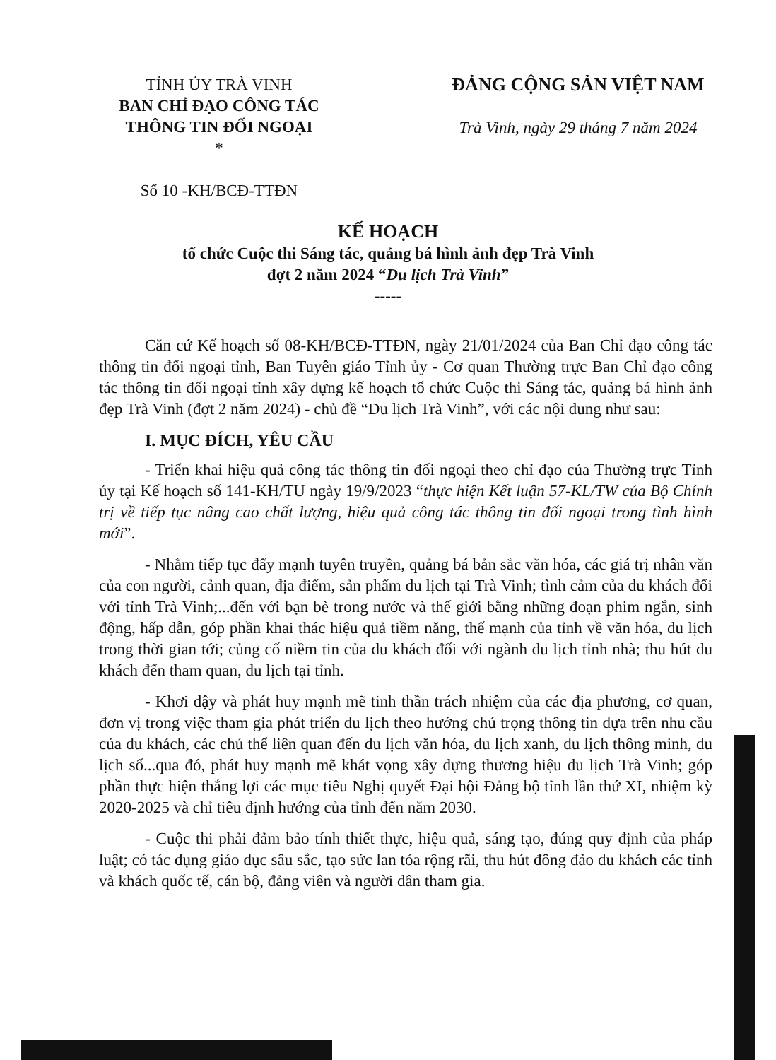TỈNH ỦY TRÀ VINH
BAN CHỈ ĐẠO CÔNG TÁC
THÔNG TIN ĐỐI NGOẠI
*
Số 10 -KH/BCĐ-TTĐN
ĐẢNG CỘNG SẢN VIỆT NAM
Trà Vinh, ngày 29 tháng 7 năm 2024
KẾ HOẠCH
tổ chức Cuộc thi Sáng tác, quảng bá hình ảnh đẹp Trà Vinh
đợt 2 năm 2024 “Du lịch Trà Vinh”
-----
Căn cứ Kế hoạch số 08-KH/BCĐ-TTĐN, ngày 21/01/2024 của Ban Chỉ đạo công tác thông tin đối ngoại tỉnh, Ban Tuyên giáo Tỉnh ủy - Cơ quan Thường trực Ban Chỉ đạo công tác thông tin đối ngoại tỉnh xây dựng kế hoạch tổ chức Cuộc thi Sáng tác, quảng bá hình ảnh đẹp Trà Vinh (đợt 2 năm 2024) - chủ đề “Du lịch Trà Vinh”, với các nội dung như sau:
I. MỤC ĐÍCH, YÊU CẦU
- Triển khai hiệu quả công tác thông tin đối ngoại theo chỉ đạo của Thường trực Tỉnh ủy tại Kế hoạch số 141-KH/TU ngày 19/9/2023 “thực hiện Kết luận 57-KL/TW của Bộ Chính trị về tiếp tục nâng cao chất lượng, hiệu quả công tác thông tin đối ngoại trong tình hình mới”.
- Nhằm tiếp tục đẩy mạnh tuyên truyền, quảng bá bản sắc văn hóa, các giá trị nhân văn của con người, cảnh quan, địa điểm, sản phẩm du lịch tại Trà Vinh; tình cảm của du khách đối với tỉnh Trà Vinh;...đến với bạn bè trong nước và thế giới bằng những đoạn phim ngắn, sinh động, hấp dẫn, góp phần khai thác hiệu quả tiềm năng, thế mạnh của tỉnh về văn hóa, du lịch trong thời gian tới; củng cố niềm tin của du khách đối với ngành du lịch tỉnh nhà; thu hút du khách đến tham quan, du lịch tại tỉnh.
- Khơi dậy và phát huy mạnh mẽ tinh thần trách nhiệm của các địa phương, cơ quan, đơn vị trong việc tham gia phát triển du lịch theo hướng chú trọng thông tin dựa trên nhu cầu của du khách, các chủ thể liên quan đến du lịch văn hóa, du lịch xanh, du lịch thông minh, du lịch số...qua đó, phát huy mạnh mẽ khát vọng xây dựng thương hiệu du lịch Trà Vinh; góp phần thực hiện thắng lợi các mục tiêu Nghị quyết Đại hội Đảng bộ tỉnh lần thứ XI, nhiệm kỳ 2020-2025 và chỉ tiêu định hướng của tỉnh đến năm 2030.
- Cuộc thi phải đảm bảo tính thiết thực, hiệu quả, sáng tạo, đúng quy định của pháp luật; có tác dụng giáo dục sâu sắc, tạo sức lan tỏa rộng rãi, thu hút đông đảo du khách các tỉnh và khách quốc tế, cán bộ, đảng viên và người dân tham gia.